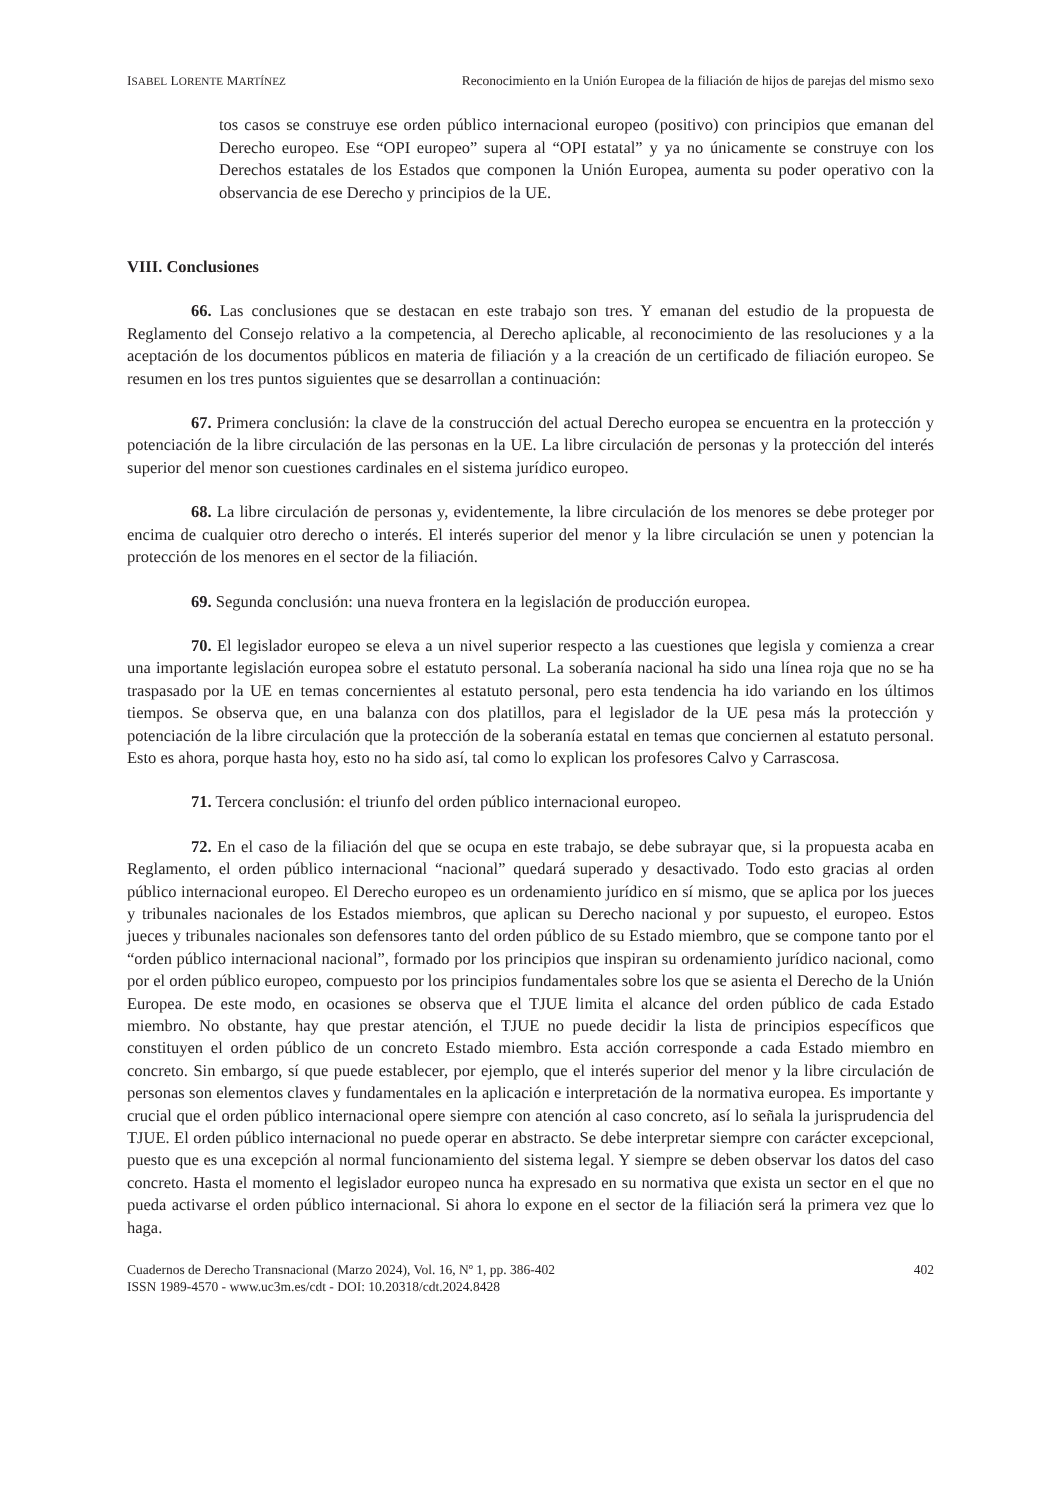ISABEL LORENTE MARTÍNEZ Reconocimiento en la Unión Europea de la filiación de hijos de parejas del mismo sexo
tos casos se construye ese orden público internacional europeo (positivo) con principios que emanan del Derecho europeo. Ese “OPI europeo” supera al “OPI estatal” y ya no únicamente se construye con los Derechos estatales de los Estados que componen la Unión Europea, aumenta su poder operativo con la observancia de ese Derecho y principios de la UE.
VIII. Conclusiones
66. Las conclusiones que se destacan en este trabajo son tres. Y emanan del estudio de la propuesta de Reglamento del Consejo relativo a la competencia, al Derecho aplicable, al reconocimiento de las resoluciones y a la aceptación de los documentos públicos en materia de filiación y a la creación de un certificado de filiación europeo. Se resumen en los tres puntos siguientes que se desarrollan a continuación:
67. Primera conclusión: la clave de la construcción del actual Derecho europea se encuentra en la protección y potenciación de la libre circulación de las personas en la UE. La libre circulación de personas y la protección del interés superior del menor son cuestiones cardinales en el sistema jurídico europeo.
68. La libre circulación de personas y, evidentemente, la libre circulación de los menores se debe proteger por encima de cualquier otro derecho o interés. El interés superior del menor y la libre circulación se unen y potencian la protección de los menores en el sector de la filiación.
69. Segunda conclusión: una nueva frontera en la legislación de producción europea.
70. El legislador europeo se eleva a un nivel superior respecto a las cuestiones que legisla y comienza a crear una importante legislación europea sobre el estatuto personal. La soberanía nacional ha sido una línea roja que no se ha traspasado por la UE en temas concernientes al estatuto personal, pero esta tendencia ha ido variando en los últimos tiempos. Se observa que, en una balanza con dos platillos, para el legislador de la UE pesa más la protección y potenciación de la libre circulación que la protección de la soberanía estatal en temas que conciernen al estatuto personal. Esto es ahora, porque hasta hoy, esto no ha sido así, tal como lo explican los profesores Calvo y Carrascosa.
71. Tercera conclusión: el triunfo del orden público internacional europeo.
72. En el caso de la filiación del que se ocupa en este trabajo, se debe subrayar que, si la propuesta acaba en Reglamento, el orden público internacional “nacional” quedará superado y desactivado. Todo esto gracias al orden público internacional europeo. El Derecho europeo es un ordenamiento jurídico en sí mismo, que se aplica por los jueces y tribunales nacionales de los Estados miembros, que aplican su Derecho nacional y por supuesto, el europeo. Estos jueces y tribunales nacionales son defensores tanto del orden público de su Estado miembro, que se compone tanto por el “orden público internacional nacional”, formado por los principios que inspiran su ordenamiento jurídico nacional, como por el orden público europeo, compuesto por los principios fundamentales sobre los que se asienta el Derecho de la Unión Europea. De este modo, en ocasiones se observa que el TJUE limita el alcance del orden público de cada Estado miembro. No obstante, hay que prestar atención, el TJUE no puede decidir la lista de principios específicos que constituyen el orden público de un concreto Estado miembro. Esta acción corresponde a cada Estado miembro en concreto. Sin embargo, sí que puede establecer, por ejemplo, que el interés superior del menor y la libre circulación de personas son elementos claves y fundamentales en la aplicación e interpretación de la normativa europea. Es importante y crucial que el orden público internacional opere siempre con atención al caso concreto, así lo señala la jurisprudencia del TJUE. El orden público internacional no puede operar en abstracto. Se debe interpretar siempre con carácter excepcional, puesto que es una excepción al normal funcionamiento del sistema legal. Y siempre se deben observar los datos del caso concreto. Hasta el momento el legislador europeo nunca ha expresado en su normativa que exista un sector en el que no pueda activarse el orden público internacional. Si ahora lo expone en el sector de la filiación será la primera vez que lo haga.
Cuadernos de Derecho Transnacional (Marzo 2024), Vol. 16, Nº 1, pp. 386-402
ISSN 1989-4570 - www.uc3m.es/cdt - DOI: 10.20318/cdt.2024.8428
402